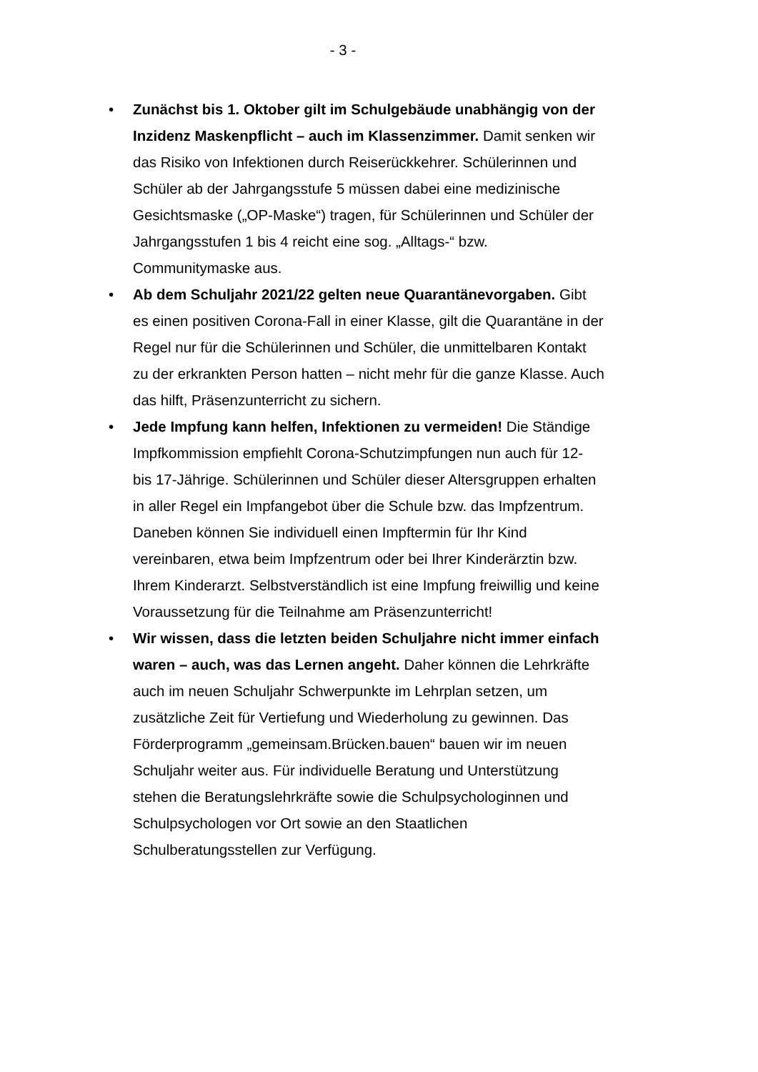- 3 -
• Zunächst bis 1. Oktober gilt im Schulgebäude unabhängig von der Inzidenz Maskenpflicht – auch im Klassenzimmer. Damit senken wir das Risiko von Infektionen durch Reiserückkehrer. Schülerinnen und Schüler ab der Jahrgangsstufe 5 müssen dabei eine medizinische Gesichtsmaske („OP-Maske“) tragen, für Schülerinnen und Schüler der Jahrgangsstufen 1 bis 4 reicht eine sog. „Alltags-“ bzw. Communitymaske aus.
• Ab dem Schuljahr 2021/22 gelten neue Quarantänevorgaben. Gibt es einen positiven Corona-Fall in einer Klasse, gilt die Quarantäne in der Regel nur für die Schülerinnen und Schüler, die unmittelbaren Kontakt zu der erkrankten Person hatten – nicht mehr für die ganze Klasse. Auch das hilft, Präsenzunterricht zu sichern.
• Jede Impfung kann helfen, Infektionen zu vermeiden! Die Ständige Impfkommission empfiehlt Corona-Schutzimpfungen nun auch für 12- bis 17-Jährige. Schülerinnen und Schüler dieser Altersgruppen erhalten in aller Regel ein Impfangebot über die Schule bzw. das Impfzentrum. Daneben können Sie individuell einen Impftermin für Ihr Kind vereinbaren, etwa beim Impfzentrum oder bei Ihrer Kinderärztin bzw. Ihrem Kinderarzt. Selbstverständlich ist eine Impfung freiwillig und keine Voraussetzung für die Teilnahme am Präsenzunterricht!
• Wir wissen, dass die letzten beiden Schuljahre nicht immer einfach waren – auch, was das Lernen angeht. Daher können die Lehrkräfte auch im neuen Schuljahr Schwerpunkte im Lehrplan setzen, um zusätzliche Zeit für Vertiefung und Wiederholung zu gewinnen. Das Förderprogramm „gemeinsam.Brücken.bauen“ bauen wir im neuen Schuljahr weiter aus. Für individuelle Beratung und Unterstützung stehen die Beratungslehrkräfte sowie die Schulpsychologinnen und Schulpsychologen vor Ort sowie an den Staatlichen Schulberatungsstellen zur Verfügung.